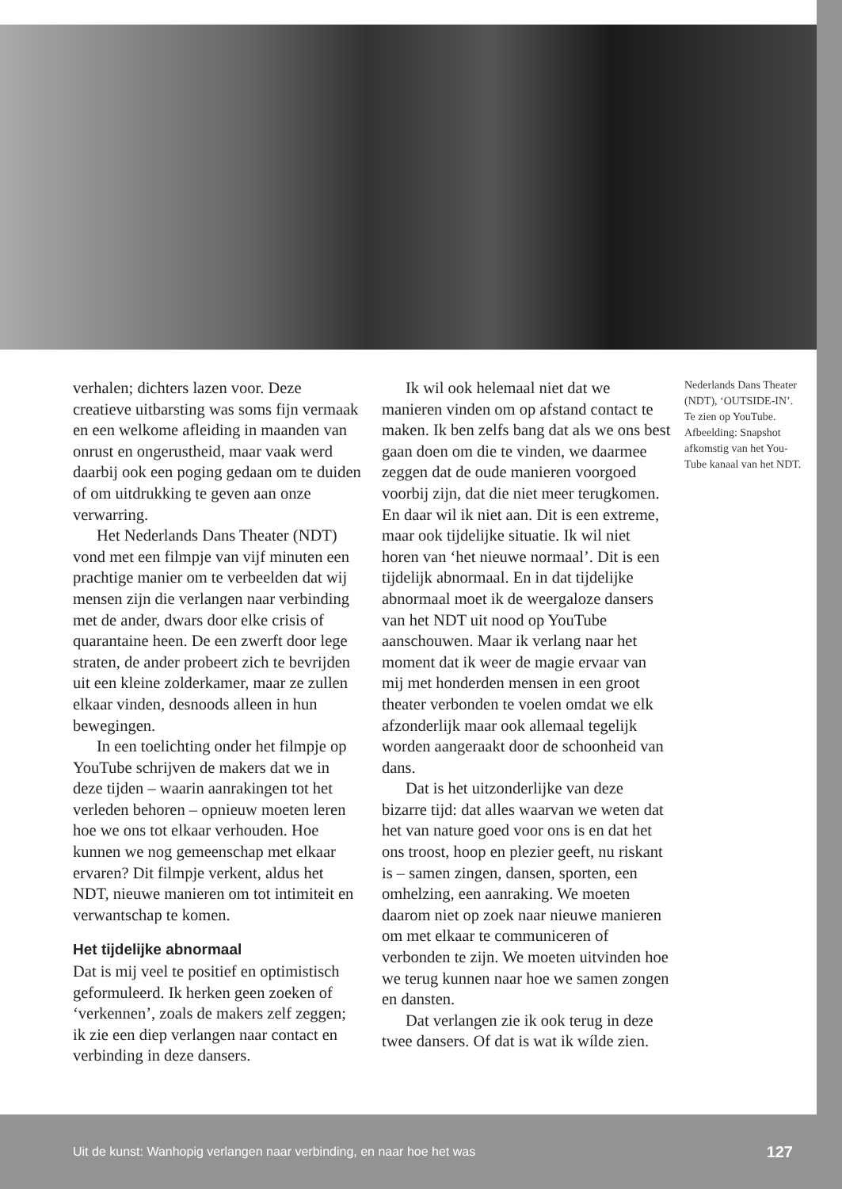verhalen; dichters lazen voor. Deze creatieve uitbarsting was soms fijn vermaak en een welkome afleiding in maanden van onrust en ongerustheid, maar vaak werd daarbij ook een poging gedaan om te duiden of om uitdrukking te geven aan onze verwarring.
Het Nederlands Dans Theater (NDT) vond met een filmpje van vijf minuten een prachtige manier om te verbeelden dat wij mensen zijn die verlangen naar verbinding met de ander, dwars door elke crisis of quarantaine heen. De een zwerft door lege straten, de ander probeert zich te bevrijden uit een kleine zolderkamer, maar ze zullen elkaar vinden, desnoods alleen in hun bewegingen.
In een toelichting onder het filmpje op YouTube schrijven de makers dat we in deze tijden – waarin aanrakingen tot het verleden behoren – opnieuw moeten leren hoe we ons tot elkaar verhouden. Hoe kunnen we nog gemeenschap met elkaar ervaren? Dit filmpje verkent, aldus het NDT, nieuwe manieren om tot intimiteit en verwantschap te komen.
Het tijdelijke abnormaal
Dat is mij veel te positief en optimistisch geformuleerd. Ik herken geen zoeken of ‘verkennen’, zoals de makers zelf zeggen; ik zie een diep verlangen naar contact en verbinding in deze dansers.
Ik wil ook helemaal niet dat we manieren vinden om op afstand contact te maken. Ik ben zelfs bang dat als we ons best gaan doen om die te vinden, we daarmee zeggen dat de oude manieren voorgoed voorbij zijn, dat die niet meer terugkomen. En daar wil ik niet aan. Dit is een extreme, maar ook tijdelijke situatie. Ik wil niet horen van ‘het nieuwe normaal’. Dit is een tijdelijk abnormaal. En in dat tijdelijke abnormaal moet ik de weergaloze dansers van het NDT uit nood op YouTube aanschouwen. Maar ik verlang naar het moment dat ik weer de magie ervaar van mij met honderden mensen in een groot theater verbonden te voelen omdat we elk afzonderlijk maar ook allemaal tegelijk worden aangeraakt door de schoonheid van dans.
Dat is het uitzonderlijke van deze bizarre tijd: dat alles waarvan we weten dat het van nature goed voor ons is en dat het ons troost, hoop en plezier geeft, nu riskant is – samen zingen, dansen, sporten, een omhelzing, een aanraking. We moeten daarom niet op zoek naar nieuwe manieren om met elkaar te communiceren of verbonden te zijn. We moeten uitvinden hoe we terug kunnen naar hoe we samen zongen en dansten.
Dat verlangen zie ik ook terug in deze twee dansers. Of dat is wat ik wílde zien.
Nederlands Dans Theater (NDT), ‘OUTSIDE-IN’.
Te zien op YouTube. Afbeelding: Snapshot afkomstig van het You-Tube kanaal van het NDT.
Uit de kunst: Wanhopig verlangen naar verbinding, en naar hoe het was 127